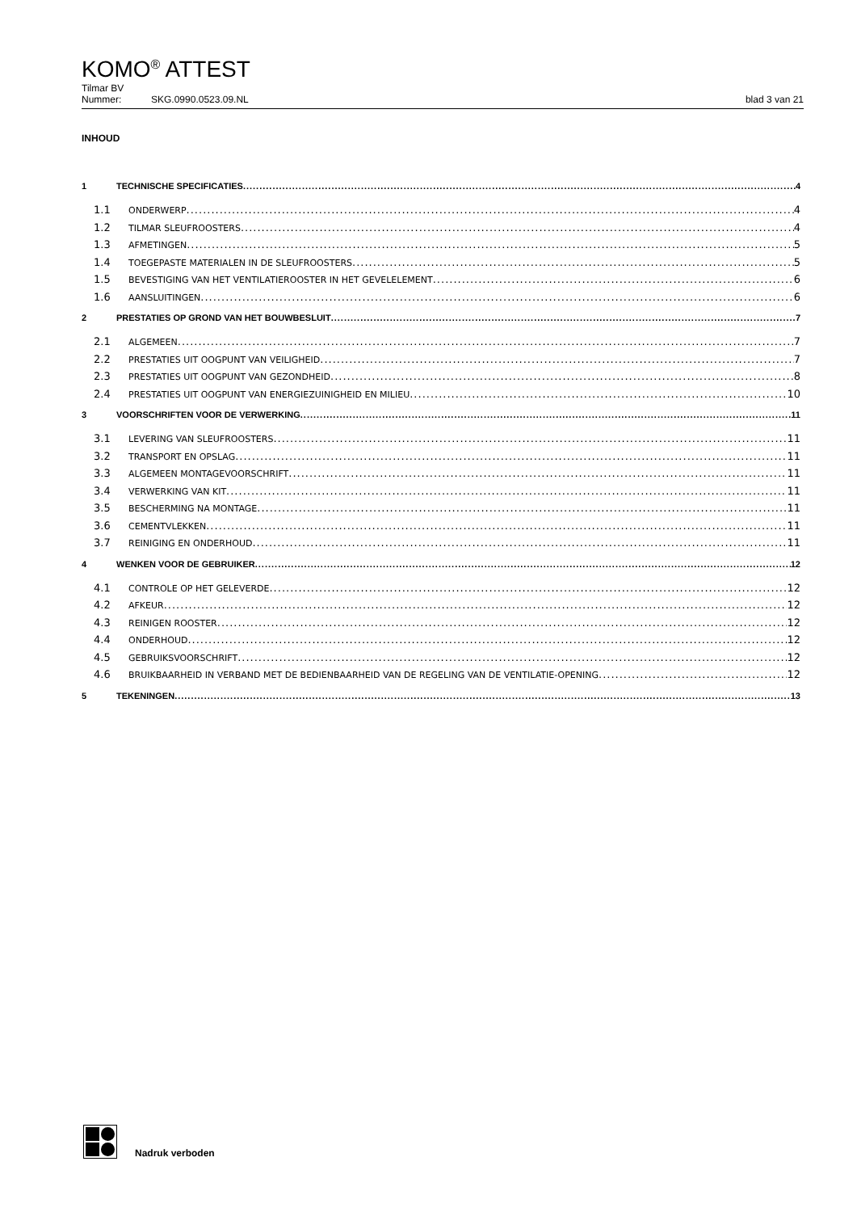KOMO<sup>®</sup> ATTEST
Tilmar BV
Nummer: SKG.0990.0523.09.NL blad 3 van 21
INHOUD
1 TECHNISCHE SPECIFICATIES 4
1.1 ONDERWERP 4
1.2 TILMAR SLEUFROOSTERS 4
1.3 AFMETINGEN 5
1.4 TOEGEPASTE MATERIALEN IN DE SLEUFROOSTERS 5
1.5 BEVESTIGING VAN HET VENTILATIEROOSTER IN HET GEVELELEMENT 6
1.6 AANSLUITINGEN 6
2 PRESTATIES OP GROND VAN HET BOUWBESLUIT 7
2.1 ALGEMEEN 7
2.2 PRESTATIES UIT OOGPUNT VAN VEILIGHEID 7
2.3 PRESTATIES UIT OOGPUNT VAN GEZONDHEID 8
2.4 PRESTATIES UIT OOGPUNT VAN ENERGIEZUINIGHEID EN MILIEU 10
3 VOORSCHRIFTEN VOOR DE VERWERKING 11
3.1 LEVERING VAN SLEUFROOSTERS 11
3.2 TRANSPORT EN OPSLAG 11
3.3 ALGEMEEN MONTAGEVOORSCHRIFT 11
3.4 VERWERKING VAN KIT 11
3.5 BESCHERMING NA MONTAGE 11
3.6 CEMENTVLEKKEN 11
3.7 REINIGING EN ONDERHOUD 11
4 WENKEN VOOR DE GEBRUIKER 12
4.1 CONTROLE OP HET GELEVERDE 12
4.2 AFKEUR 12
4.3 REINIGEN ROOSTER 12
4.4 ONDERHOUD 12
4.5 GEBRUIKSVOORSCHRIFT 12
4.6 BRUIKBAARHEID IN VERBAND MET DE BEDIENBAARHEID VAN DE REGELING VAN DE VENTILATIE-OPENING 12
5 TEKENINGEN 13
Nadruk verboden